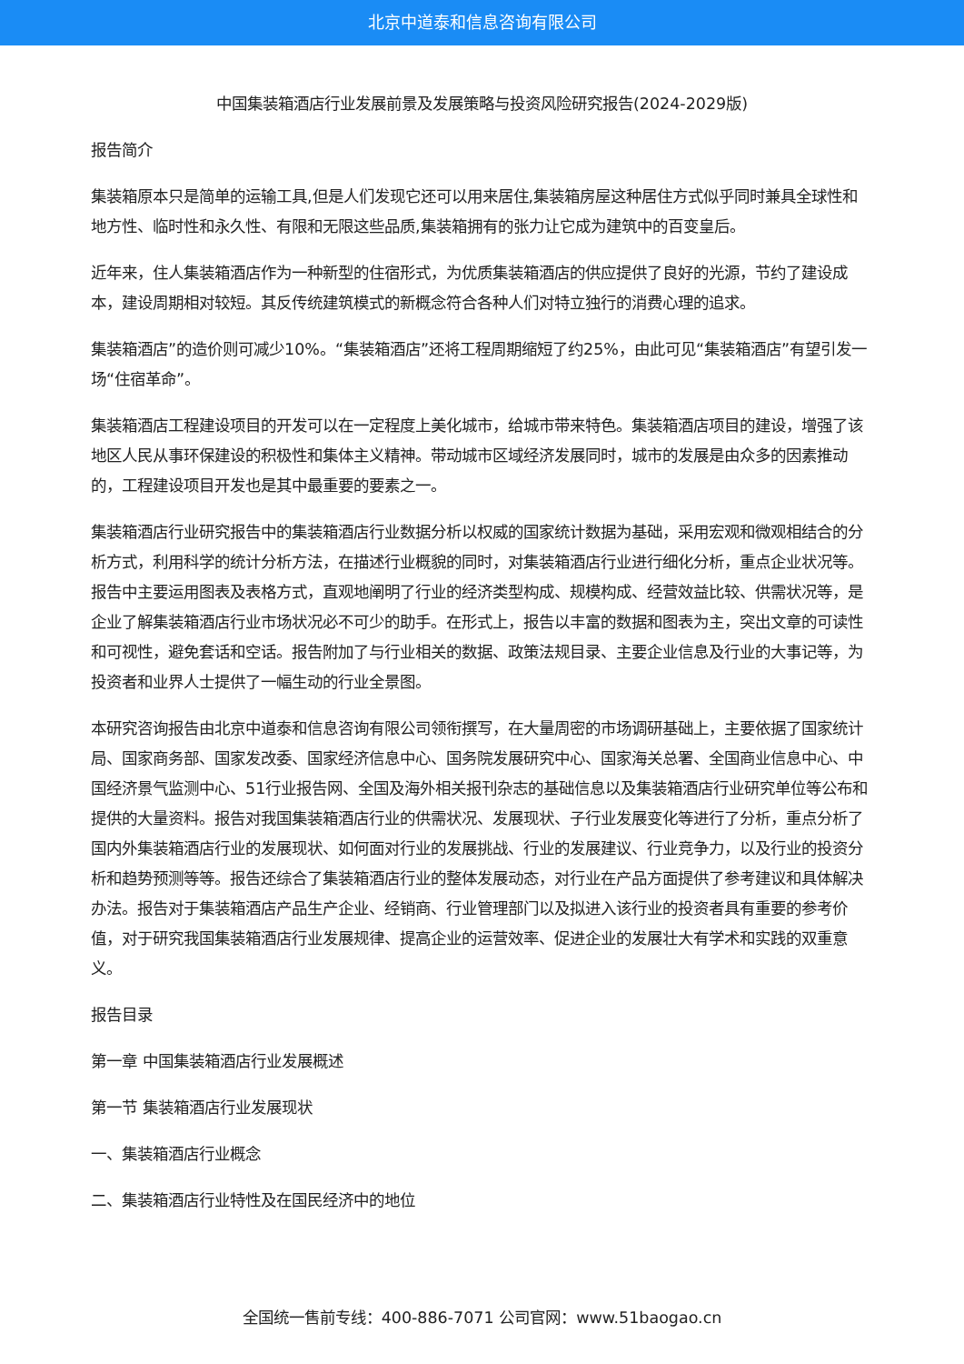北京中道泰和信息咨询有限公司
中国集装箱酒店行业发展前景及发展策略与投资风险研究报告(2024-2029版)
报告简介
集装箱原本只是简单的运输工具,但是人们发现它还可以用来居住,集装箱房屋这种居住方式似乎同时兼具全球性和地方性、临时性和永久性、有限和无限这些品质,集装箱拥有的张力让它成为建筑中的百变皇后。
近年来，住人集装箱酒店作为一种新型的住宿形式，为优质集装箱酒店的供应提供了良好的光源，节约了建设成本，建设周期相对较短。其反传统建筑模式的新概念符合各种人们对特立独行的消费心理的追求。
集装箱酒店”的造价则可减少10%。“集装箱酒店”还将工程周期缩短了约25%，由此可见“集装箱酒店”有望引发一场“住宿革命”。
集装箱酒店工程建设项目的开发可以在一定程度上美化城市，给城市带来特色。集装箱酒店项目的建设，增强了该地区人民从事环保建设的积极性和集体主义精神。带动城市区域经济发展同时，城市的发展是由众多的因素推动的，工程建设项目开发也是其中最重要的要素之一。
集装箱酒店行业研究报告中的集装箱酒店行业数据分析以权威的国家统计数据为基础，采用宏观和微观相结合的分析方式，利用科学的统计分析方法，在描述行业概貌的同时，对集装箱酒店行业进行细化分析，重点企业状况等。报告中主要运用图表及表格方式，直观地阐明了行业的经济类型构成、规模构成、经营效益比较、供需状况等，是企业了解集装箱酒店行业市场状况必不可少的助手。在形式上，报告以丰富的数据和图表为主，突出文章的可读性和可视性，避免套话和空话。报告附加了与行业相关的数据、政策法规目录、主要企业信息及行业的大事记等，为投资者和业界人士提供了一幅生动的行业全景图。
本研究咨询报告由北京中道泰和信息咨询有限公司领衔撰写，在大量周密的市场调研基础上，主要依据了国家统计局、国家商务部、国家发改委、国家经济信息中心、国务院发展研究中心、国家海关总署、全国商业信息中心、中国经济景气监测中心、51行业报告网、全国及海外相关报刊杂志的基础信息以及集装箱酒店行业研究单位等公布和提供的大量资料。报告对我国集装箱酒店行业的供需状况、发展现状、子行业发展变化等进行了分析，重点分析了国内外集装箱酒店行业的发展现状、如何面对行业的发展挑战、行业的发展建议、行业竞争力，以及行业的投资分析和趋势预测等等。报告还综合了集装箱酒店行业的整体发展动态，对行业在产品方面提供了参考建议和具体解决办法。报告对于集装箱酒店产品生产企业、经销商、行业管理部门以及拟进入该行业的投资者具有重要的参考价值，对于研究我国集装箱酒店行业发展规律、提高企业的运营效率、促进企业的发展壮大有学术和实践的双重意义。
报告目录
第一章 中国集装箱酒店行业发展概述
第一节 集装箱酒店行业发展现状
一、集装箱酒店行业概念
二、集装箱酒店行业特性及在国民经济中的地位
全国统一售前专线：400-886-7071 公司官网：www.51baogao.cn